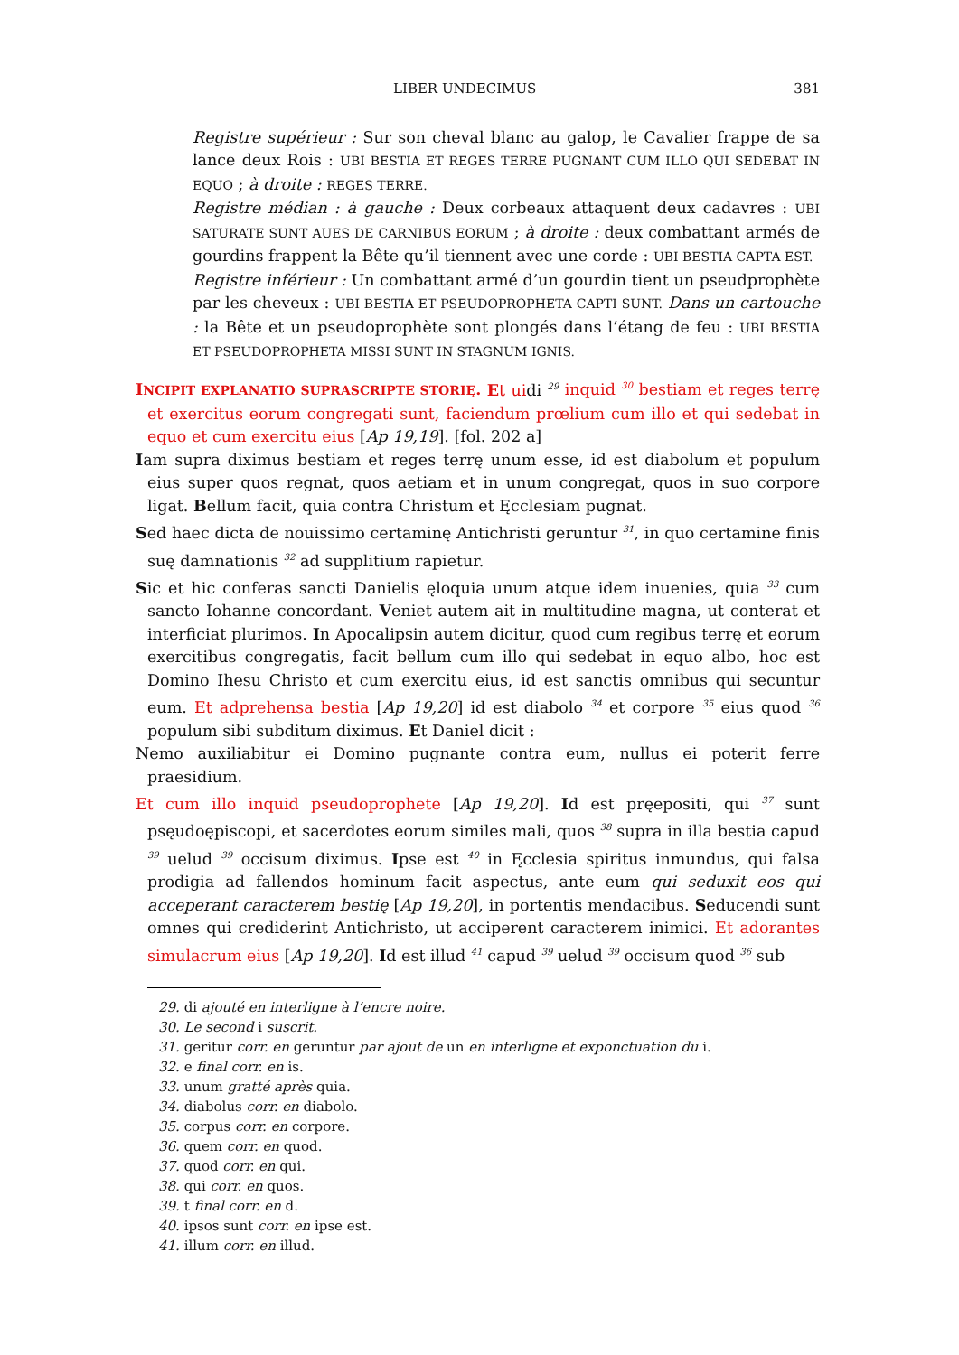LIBER UNDECIMUS 381
Registre supérieur : Sur son cheval blanc au galop, le Cavalier frappe de sa lance deux Rois : UBI BESTIA ET REGES TERRE PUGNANT CUM ILLO QUI SEDEBAT IN EQUO ; à droite : REGES TERRE.
Registre médian : à gauche : Deux corbeaux attaquent deux cadavres : UBI SATURATE SUNT AUES DE CARNIBUS EORUM ; à droite : deux combattant armés de gourdins frappent la Bête qu’il tiennent avec une corde : UBI BESTIA CAPTA EST.
Registre inférieur : Un combattant armé d’un gourdin tient un pseudprophète par les cheveux : UBI BESTIA ET PSEUDOPROPHETA CAPTI SUNT. Dans un cartouche : la Bête et un pseudoprophète sont plongés dans l’étang de feu : UBI BESTIA ET PSEUDOPROPHETA MISSI SUNT IN STAGNUM IGNIS.
INCIPIT EXPLANATIO SUPRASCRIPTE STORIĘ. Et uidi <sup>29</sup> inquid <sup>30</sup> bestiam et reges terrę et exercitus eorum congregati sunt, faciendum prœlium cum illo et qui sedebat in equo et cum exercitu eius [Ap 19,19]. [fol. 202 a]
Iam supra diximus bestiam et reges terrę unum esse, id est diabolum et populum eius super quos regnat, quos aetiam et in unum congregat, quos in suo corpore ligat. Bellum facit, quia contra Christum et Ęcclesiam pugnat.
Sed haec dicta de nouissimo certaminę Antichristi geruntur <sup>31</sup>, in quo certamine finis suę damnationis <sup>32</sup> ad supplitium rapietur.
Sic et hic conferas sancti Danielis ęloquia unum atque idem inuenies, quia <sup>33</sup> cum sancto Iohanne concordant. Veniet autem ait in multitudine magna, ut conterat et interficiat plurimos. In Apocalipsin autem dicitur, quod cum regibus terrę et eorum exercitibus congregatis, facit bellum cum illo qui sedebat in equo albo, hoc est Domino Ihesu Christo et cum exercitu eius, id est sanctis omnibus qui secuntur eum. Et adprehensa bestia [Ap 19,20] id est diabolo <sup>34</sup> et corpore <sup>35</sup> eius quod <sup>36</sup> populum sibi subditum diximus. Et Daniel dicit :
Nemo auxiliabitur ei Domino pugnante contra eum, nullus ei poterit ferre praesidium.
Et cum illo inquid pseudoprophete [Ap 19,20]. Id est pręepositi, qui <sup>37</sup> sunt psęudoępiscopi, et sacerdotes eorum similes mali, quos <sup>38</sup> supra in illa bestia capud <sup>39</sup> uelud <sup>39</sup> occisum diximus. Ipse est <sup>40</sup> in Ęcclesia spiritus inmundus, qui falsa prodigia ad fallendos hominum facit aspectus, ante eum qui seduxit eos qui acceperant caracterem bestię [Ap 19,20], in portentis mendacibus. Seducendi sunt omnes qui crediderint Antichristo, ut acciperent caracterem inimici. Et adorantes simulacrum eius [Ap 19,20]. Id est illud <sup>41</sup> capud <sup>39</sup> uelud <sup>39</sup> occisum quod <sup>36</sup> sub
29. di ajouté en interligne à l’encre noire.
30. Le second i suscrit.
31. geritur corr. en geruntur par ajout de un en interligne et exponctuation du i.
32. e final corr. en is.
33. unum gratté après quia.
34. diabolus corr. en diabolo.
35. corpus corr. en corpore.
36. quem corr. en quod.
37. quod corr. en qui.
38. qui corr. en quos.
39. t final corr. en d.
40. ipsos sunt corr. en ipse est.
41. illum corr. en illud.